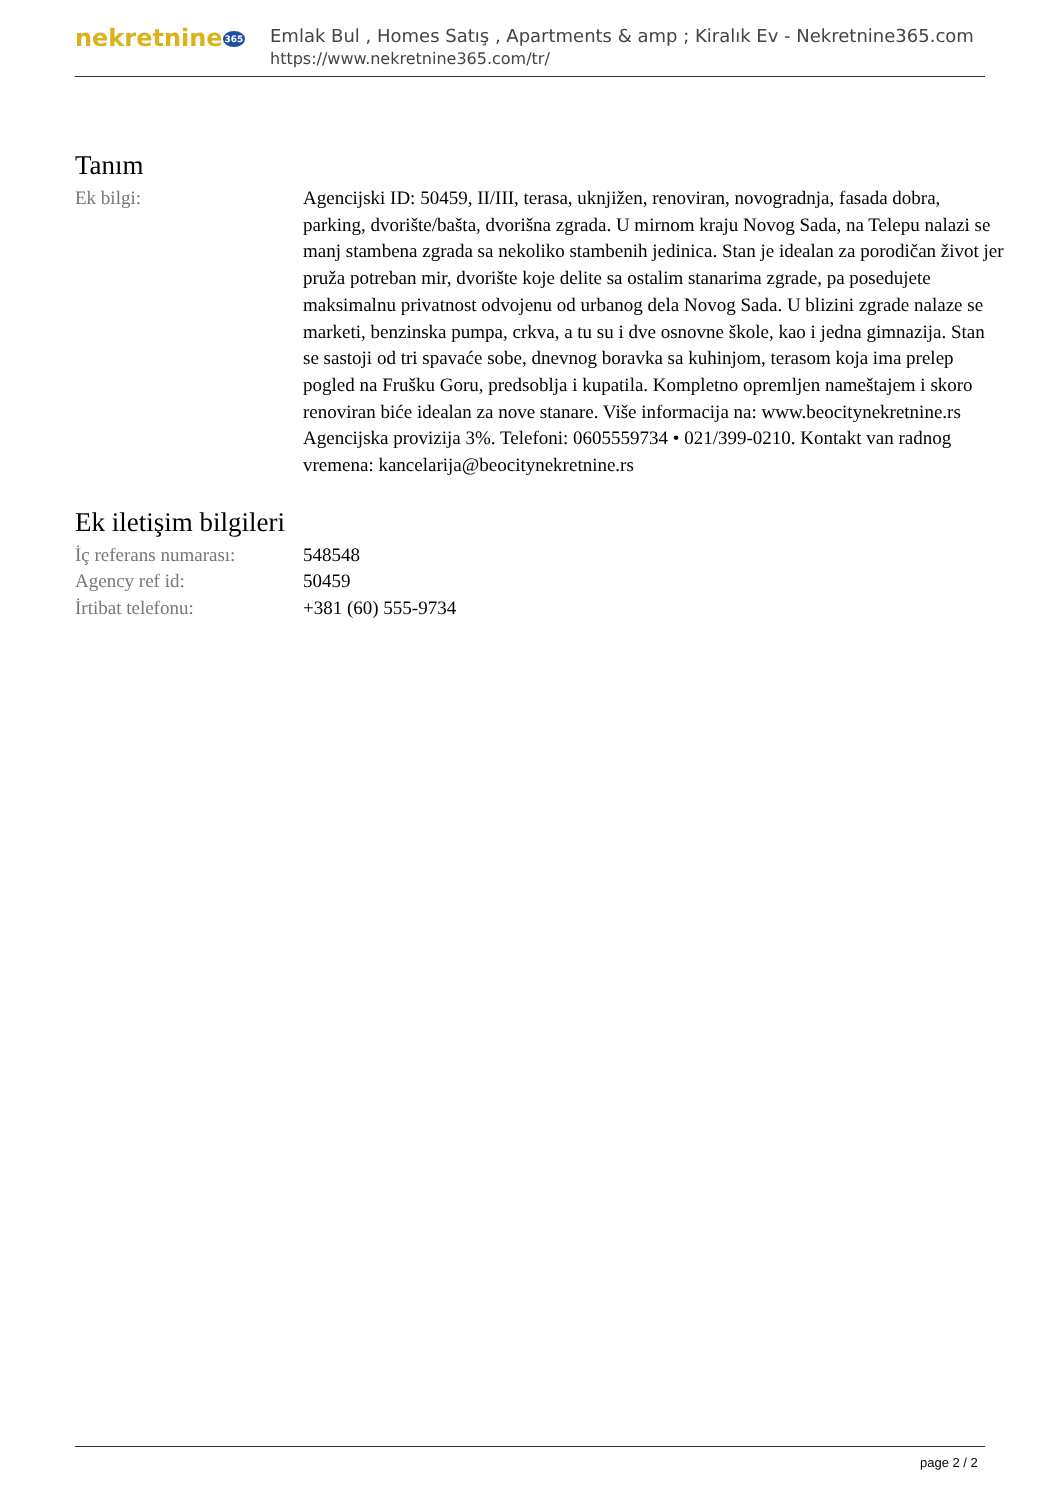nekretnine365
Emlak Bul , Homes Satış , Apartments & amp ; Kiralık Ev - Nekretnine365.com
https://www.nekretnine365.com/tr/
Tanım
| Ek bilgi: | Agencijski ID: 50459, II/III, terasa, uknjižen, renoviran, novogradnja, fasada dobra, parking, dvorište/bašta, dvorišna zgrada. U mirnom kraju Novog Sada, na Telepu nalazi se manj stambena zgrada sa nekoliko stambenih jedinica. Stan je idealan za porodičan život jer pruža potreban mir, dvorište koje delite sa ostalim stanarima zgrade, pa posedujete maksimalnu privatnost odvojenu od urbanog dela Novog Sada. U blizini zgrade nalaze se marketi, benzinska pumpa, crkva, a tu su i dve osnovne škole, kao i jedna gimnazija. Stan se sastoji od tri spavaće sobe, dnevnog boravka sa kuhinjom, terasom koja ima prelep pogled na Frušku Goru, predsoblja i kupatila. Kompletno opremljen nameštajem i skoro renoviran biće idealan za nove stanare. Više informacija na: www.beocitynekretnine.rs Agencijska provizija 3%. Telefoni: 0605559734 • 021/399-0210. Kontakt van radnog vremena: kancelarija@beocitynekretnine.rs |
Ek iletişim bilgileri
| İç referans numarası: | 548548 |
| Agency ref id: | 50459 |
| İrtibat telefonu: | +381 (60) 555-9734 |
page 2 / 2